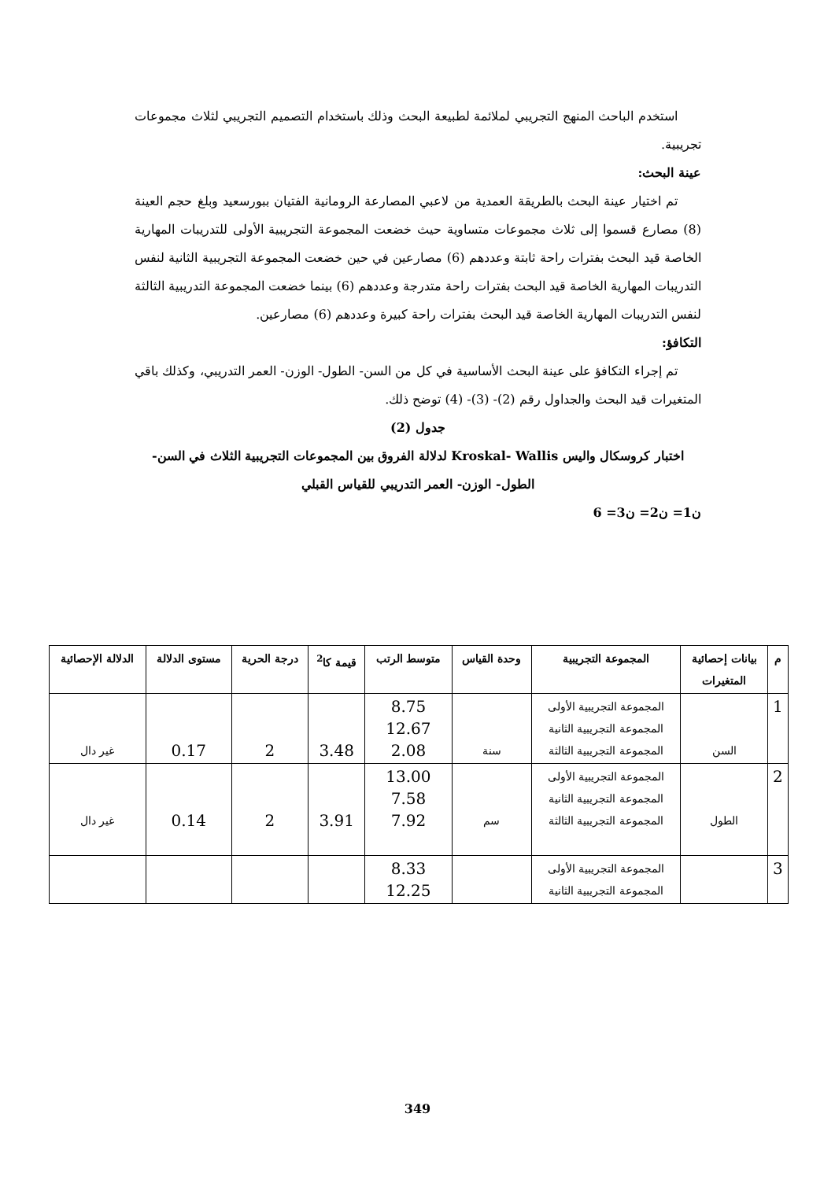استخدم الباحث المنهج التجريبي لملائمة لطبيعة البحث وذلك باستخدام التصميم التجريبي لثلاث مجموعات تجريبية.
عينة البحث:
تم اختيار عينة البحث بالطريقة العمدية من لاعبي المصارعة الرومانية الفتيان ببورسعيد وبلغ حجم العينة (8) مصارع قسموا إلى ثلاث مجموعات متساوية حيث خضعت المجموعة التجريبية الأولى للتدريبات المهارية الخاصة قيد البحث بفترات راحة ثابتة وعددهم (6) مصارعين في حين خضعت المجموعة التجريبية الثانية لنفس التدريبات المهارية الخاصة قيد البحث بفترات راحة متدرجة وعددهم (6) بينما خضعت المجموعة التدريبية الثالثة لنفس التدريبات المهارية الخاصة قيد البحث بفترات راحة كبيرة وعددهم (6) مصارعين.
التكافؤ:
تم إجراء التكافؤ على عينة البحث الأساسية في كل من السن- الطول- الوزن- العمر التدريبي، وكذلك باقي المتغيرات قيد البحث والجداول رقم (2)- (3)- (4) توضح ذلك.
جدول (2)
اختبار كروسكال واليس Kroskal- Wallis لدلالة الفروق بين المجموعات التجريبية الثلاث في السن- الطول- الوزن- العمر التدريبي للقياس القبلي
ن1= ن2= ن3= 6
| م | بيانات إحصائية المتغيرات | المجموعة التجريبية | وحدة القياس | متوسط الرتب | قيمة كا<sup>2</sup> | درجة الحرية | مستوى الدلالة | الدلالة الإحصائية |
| --- | --- | --- | --- | --- | --- | --- | --- | --- |
| 1 | السن | المجموعة التجريبية الأولى المجموعة التجريبية الثانية المجموعة التجريبية الثالثة | سنة | 8.75 12.67 2.08 | 3.48 | 2 | 0.17 | غير دال |
| 2 | الطول | المجموعة التجريبية الأولى المجموعة التجريبية الثانية المجموعة التجريبية الثالثة | سم | 13.00 7.58 7.92 | 3.91 | 2 | 0.14 | غير دال |
| 3 | | المجموعة التجريبية الأولى المجموعة التجريبية الثانية | | 8.33 12.25 | | | | |
349